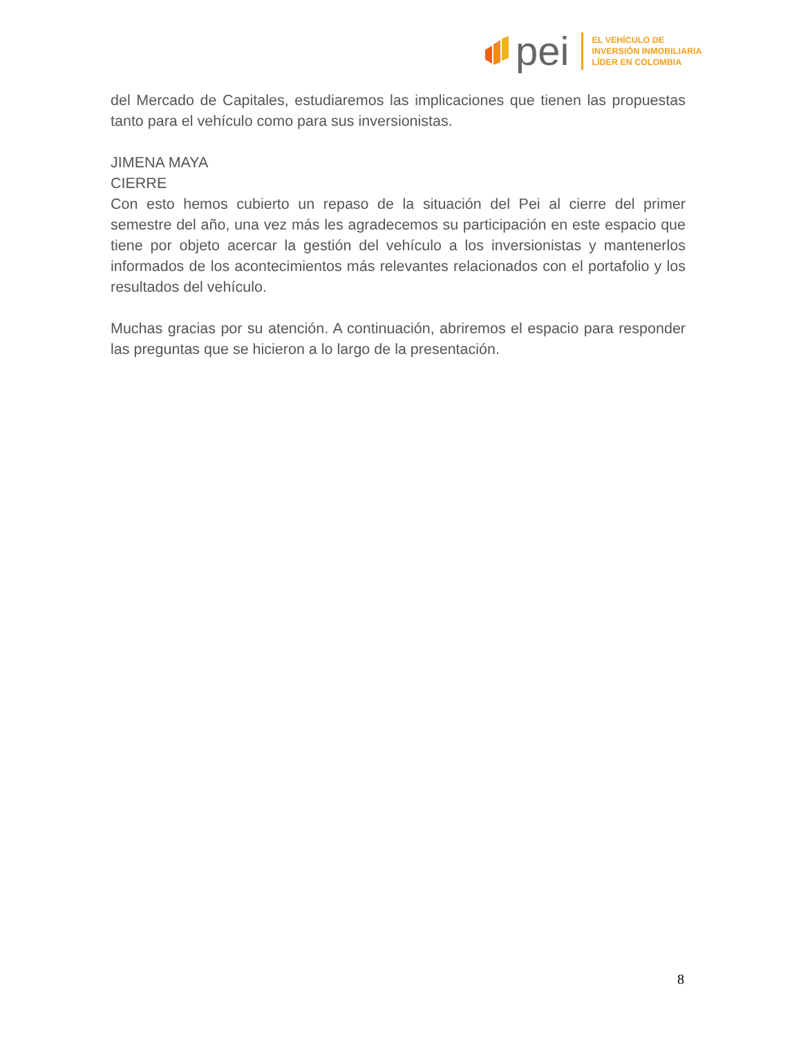pei
EL VEHÍCULO DE
INVERSIÓN INMOBILIARIA
LÍDER EN COLOMBIA
del Mercado de Capitales, estudiaremos las implicaciones que tienen las propuestas tanto para el vehículo como para sus inversionistas.
JIMENA MAYA
CIERRE
Con esto hemos cubierto un repaso de la situación del Pei al cierre del primer semestre del año, una vez más les agradecemos su participación en este espacio que tiene por objeto acercar la gestión del vehículo a los inversionistas y mantenerlos informados de los acontecimientos más relevantes relacionados con el portafolio y los resultados del vehículo.
Muchas gracias por su atención. A continuación, abriremos el espacio para responder las preguntas que se hicieron a lo largo de la presentación.
8